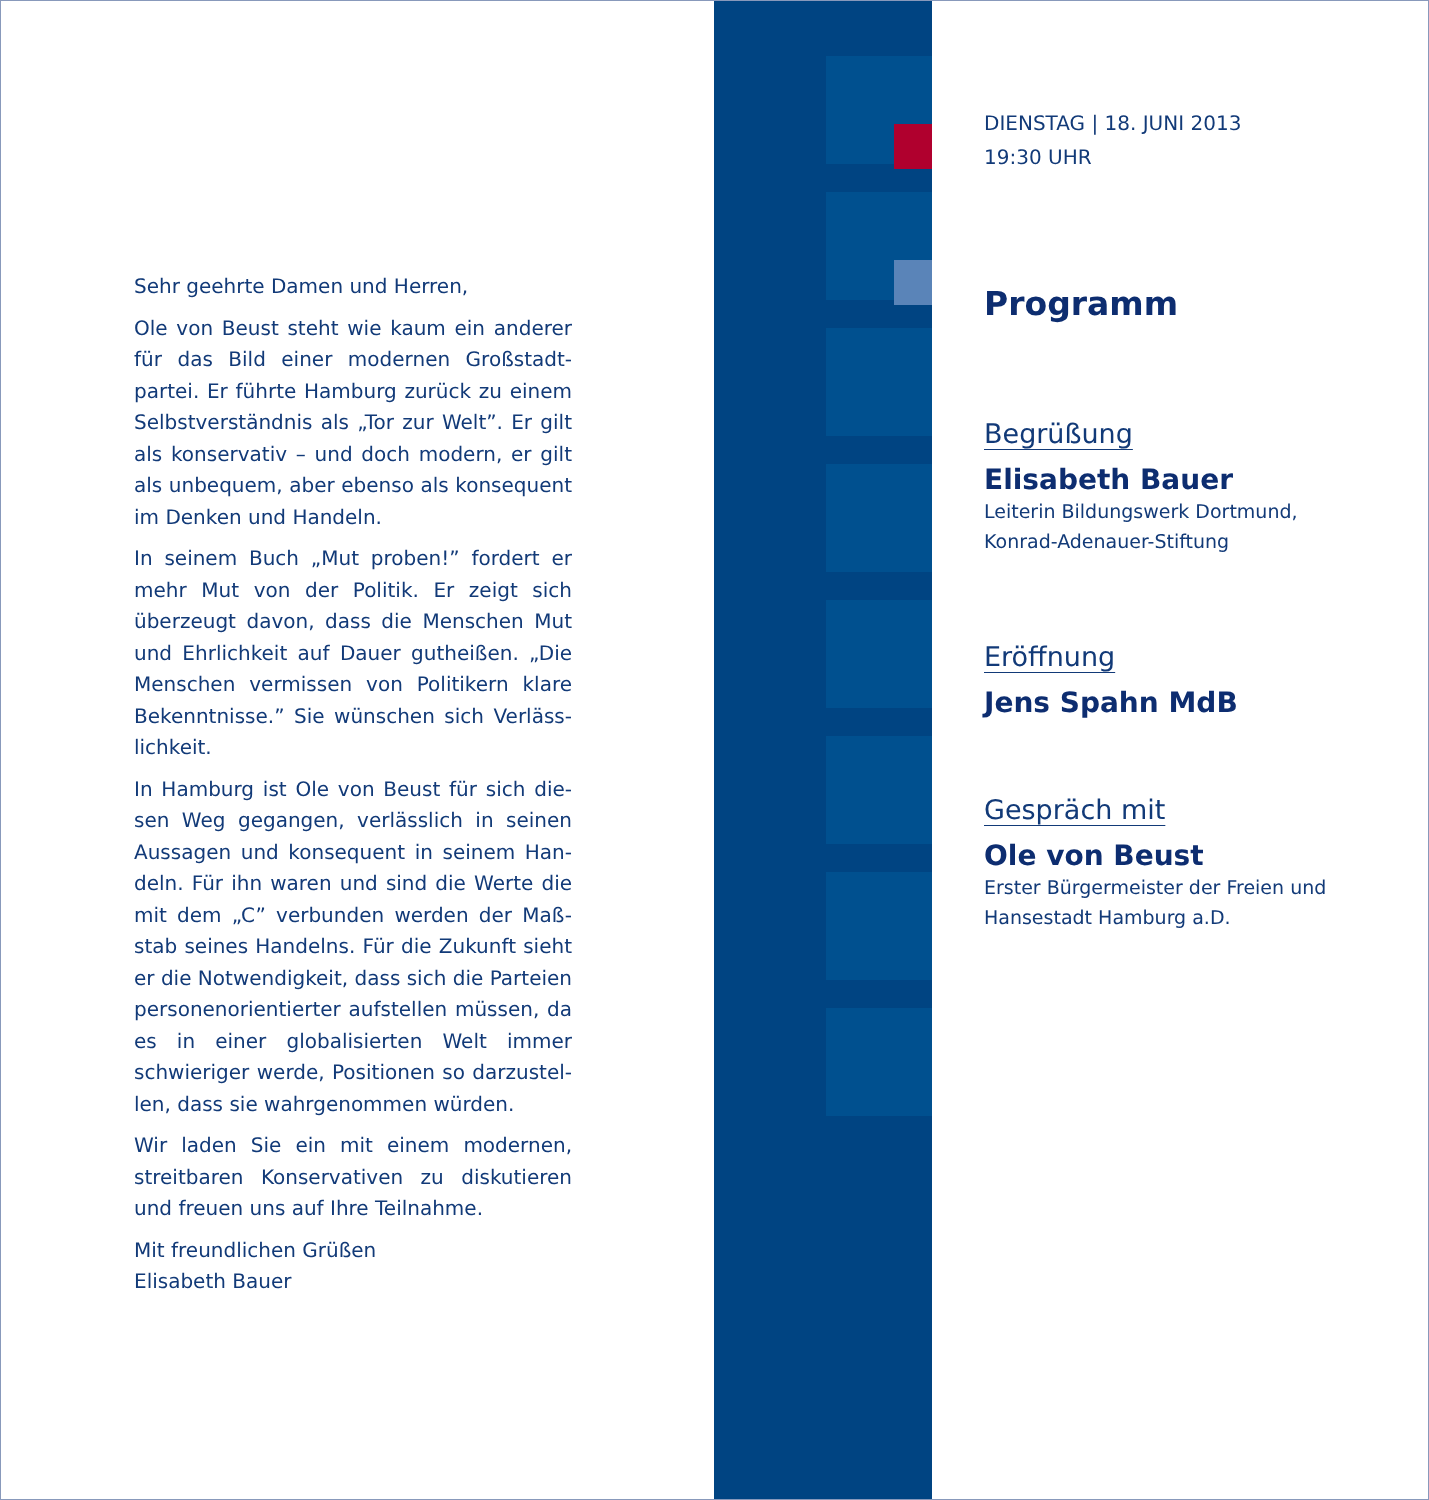Sehr geehrte Damen und Herren,
Ole von Beust steht wie kaum ein anderer für das Bild einer modernen Großstadt-partei. Er führte Hamburg zurück zu einem Selbstverständnis als „Tor zur Welt”. Er gilt als konservativ – und doch modern, er gilt als unbequem, aber ebenso als konsequent im Denken und Handeln.
In seinem Buch „Mut proben!” fordert er mehr Mut von der Politik. Er zeigt sich überzeugt davon, dass die Menschen Mut und Ehrlichkeit auf Dauer gutheißen. „Die Menschen vermissen von Politikern klare Bekenntnisse.” Sie wünschen sich Verläss-lichkeit.
In Hamburg ist Ole von Beust für sich die-sen Weg gegangen, verlässlich in seinen Aussagen und konsequent in seinem Han-deln. Für ihn waren und sind die Werte die mit dem „C” verbunden werden der Maß-stab seines Handelns. Für die Zukunft sieht er die Notwendigkeit, dass sich die Parteien personenorientierter aufstellen müssen, da es in einer globalisierten Welt immer schwieriger werde, Positionen so darzustel-len, dass sie wahrgenommen würden.
Wir laden Sie ein mit einem modernen, streitbaren Konservativen zu diskutieren und freuen uns auf Ihre Teilnahme.
Mit freundlichen Grüßen
Elisabeth Bauer
DIENSTAG | 18. JUNI 2013
19:30 UHR
Programm
Begrüßung
Elisabeth Bauer
Leiterin Bildungswerk Dortmund,
Konrad-Adenauer-Stiftung
Eröffnung
Jens Spahn MdB
Gespräch mit
Ole von Beust
Erster Bürgermeister der Freien und
Hansestadt Hamburg a.D.